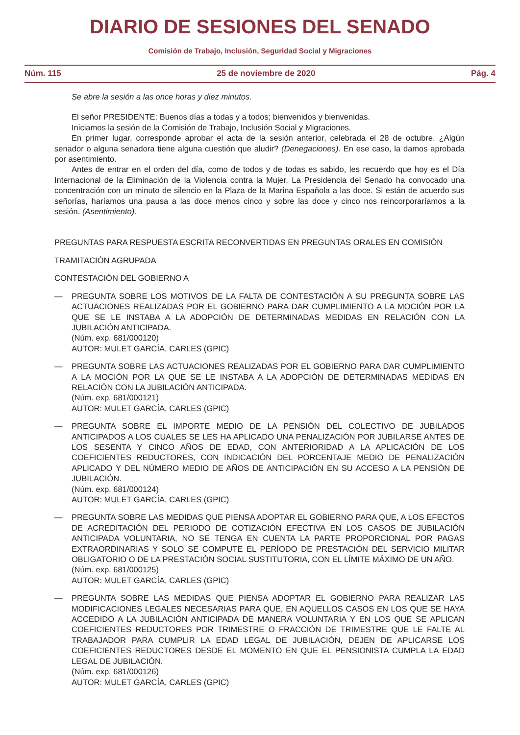DIARIO DE SESIONES DEL SENADO
Comisión de Trabajo, Inclusión, Seguridad Social y Migraciones
Núm. 115 25 de noviembre de 2020 Pág. 4
Se abre la sesión a las once horas y diez minutos.
El señor PRESIDENTE: Buenos días a todas y a todos; bienvenidos y bienvenidas.
Iniciamos la sesión de la Comisión de Trabajo, Inclusión Social y Migraciones.
En primer lugar, corresponde aprobar el acta de la sesión anterior, celebrada el 28 de octubre. ¿Algún senador o alguna senadora tiene alguna cuestión que aludir? (Denegaciones). En ese caso, la damos aprobada por asentimiento.
Antes de entrar en el orden del día, como de todos y de todas es sabido, les recuerdo que hoy es el Día Internacional de la Eliminación de la Violencia contra la Mujer. La Presidencia del Senado ha convocado una concentración con un minuto de silencio en la Plaza de la Marina Española a las doce. Si están de acuerdo sus señorías, haríamos una pausa a las doce menos cinco y sobre las doce y cinco nos reincorporaríamos a la sesión. (Asentimiento).
PREGUNTAS PARA RESPUESTA ESCRITA RECONVERTIDAS EN PREGUNTAS ORALES EN COMISIÓN
TRAMITACIÓN AGRUPADA
CONTESTACIÓN DEL GOBIERNO A
— PREGUNTA SOBRE LOS MOTIVOS DE LA FALTA DE CONTESTACIÓN A SU PREGUNTA SOBRE LAS ACTUACIONES REALIZADAS POR EL GOBIERNO PARA DAR CUMPLIMIENTO A LA MOCIÓN POR LA QUE SE LE INSTABA A LA ADOPCIÓN DE DETERMINADAS MEDIDAS EN RELACIÓN CON LA JUBILACIÓN ANTICIPADA.
(Núm. exp. 681/000120)
AUTOR: MULET GARCÍA, CARLES (GPIC)
— PREGUNTA SOBRE LAS ACTUACIONES REALIZADAS POR EL GOBIERNO PARA DAR CUMPLIMIENTO A LA MOCIÓN POR LA QUE SE LE INSTABA A LA ADOPCIÓN DE DETERMINADAS MEDIDAS EN RELACIÓN CON LA JUBILACIÓN ANTICIPADA.
(Núm. exp. 681/000121)
AUTOR: MULET GARCÍA, CARLES (GPIC)
— PREGUNTA SOBRE EL IMPORTE MEDIO DE LA PENSIÓN DEL COLECTIVO DE JUBILADOS ANTICIPADOS A LOS CUALES SE LES HA APLICADO UNA PENALIZACIÓN POR JUBILARSE ANTES DE LOS SESENTA Y CINCO AÑOS DE EDAD, CON ANTERIORIDAD A LA APLICACIÓN DE LOS COEFICIENTES REDUCTORES, CON INDICACIÓN DEL PORCENTAJE MEDIO DE PENALIZACIÓN APLICADO Y DEL NÚMERO MEDIO DE AÑOS DE ANTICIPACIÓN EN SU ACCESO A LA PENSIÓN DE JUBILACIÓN.
(Núm. exp. 681/000124)
AUTOR: MULET GARCÍA, CARLES (GPIC)
— PREGUNTA SOBRE LAS MEDIDAS QUE PIENSA ADOPTAR EL GOBIERNO PARA QUE, A LOS EFECTOS DE ACREDITACIÓN DEL PERIODO DE COTIZACIÓN EFECTIVA EN LOS CASOS DE JUBILACIÓN ANTICIPADA VOLUNTARIA, NO SE TENGA EN CUENTA LA PARTE PROPORCIONAL POR PAGAS EXTRAORDINARIAS Y SOLO SE COMPUTE EL PERÍODO DE PRESTACIÓN DEL SERVICIO MILITAR OBLIGATORIO O DE LA PRESTACIÓN SOCIAL SUSTITUTORIA, CON EL LÍMITE MÁXIMO DE UN AÑO.
(Núm. exp. 681/000125)
AUTOR: MULET GARCÍA, CARLES (GPIC)
— PREGUNTA SOBRE LAS MEDIDAS QUE PIENSA ADOPTAR EL GOBIERNO PARA REALIZAR LAS MODIFICACIONES LEGALES NECESARIAS PARA QUE, EN AQUELLOS CASOS EN LOS QUE SE HAYA ACCEDIDO A LA JUBILACIÓN ANTICIPADA DE MANERA VOLUNTARIA Y EN LOS QUE SE APLICAN COEFICIENTES REDUCTORES POR TRIMESTRE O FRACCIÓN DE TRIMESTRE QUE LE FALTE AL TRABAJADOR PARA CUMPLIR LA EDAD LEGAL DE JUBILACIÓN, DEJEN DE APLICARSE LOS COEFICIENTES REDUCTORES DESDE EL MOMENTO EN QUE EL PENSIONISTA CUMPLA LA EDAD LEGAL DE JUBILACIÓN.
(Núm. exp. 681/000126)
AUTOR: MULET GARCÍA, CARLES (GPIC)